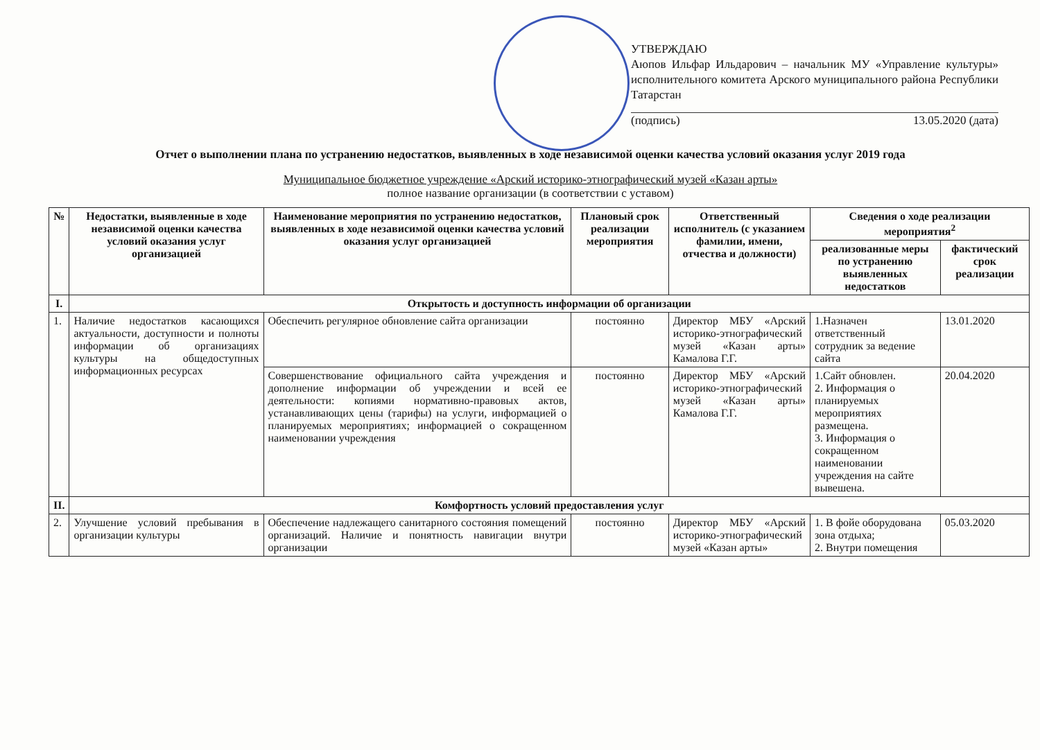УТВЕРЖДАЮ
Аюпов Ильфар Ильдарович – начальник МУ «Управление культуры» исполнительного комитета Арского муниципального района Республики Татарстан
(подпись) 13.05.2020 (дата)
Отчет о выполнении плана по устранению недостатков, выявленных в ходе независимой оценки качества условий оказания услуг 2019 года
Муниципальное бюджетное учреждение «Арский историко-этнографический музей «Казан арты»
полное название организации (в соответствии с уставом)
| № | Недостатки, выявленные в ходе независимой оценки качества условий оказания услуг организацией | Наименование мероприятия по устранению недостатков, выявленных в ходе независимой оценки качества условий оказания услуг организацией | Плановый срок реализации мероприятия | Ответственный исполнитель (с указанием фамилии, имени, отчества и должности) | Сведения о ходе реализации мероприятия<sup>2</sup> | |
| --- | --- | --- | --- | --- | --- | --- |
| | | | | | реализованные меры по устранению выявленных недостатков | фактический срок реализации |
| I. | Открытость и доступность информации об организации | | | | | |
| 1. | Наличие недостатков касающихся актуальности, доступности и полноты информации об организациях культуры на общедоступных информационных ресурсах | Обеспечить регулярное обновление сайта организации | постоянно | Директор МБУ «Арский историко-этнографический музей «Казан арты» Камалова Г.Г. | 1.Назначен ответственный сотрудник за ведение сайта | 13.01.2020 |
| | | Совершенствование официального сайта учреждения и дополнение информации об учреждении и всей ее деятельности: копиями нормативно-правовых актов, устанавливающих цены (тарифы) на услуги, информацией о планируемых мероприятиях; информацией о сокращенном наименовании учреждения | постоянно | Директор МБУ «Арский историко-этнографический музей «Казан арты» Камалова Г.Г. | 1.Сайт обновлен. 2. Информация о планируемых мероприятиях размещена. 3. Информация о сокращенном наименовании учреждения на сайте вывешена. | 20.04.2020 |
| II. | Комфортность условий предоставления услуг | | | | | |
| 2. | Улучшение условий пребывания в организации культуры | Обеспечение надлежащего санитарного состояния помещений организаций. Наличие и понятность навигации внутри организации | постоянно | Директор МБУ «Арский историко-этнографический музей «Казан арты» | 1. В фойе оборудована зона отдыха; 2. Внутри помещения | 05.03.2020 |